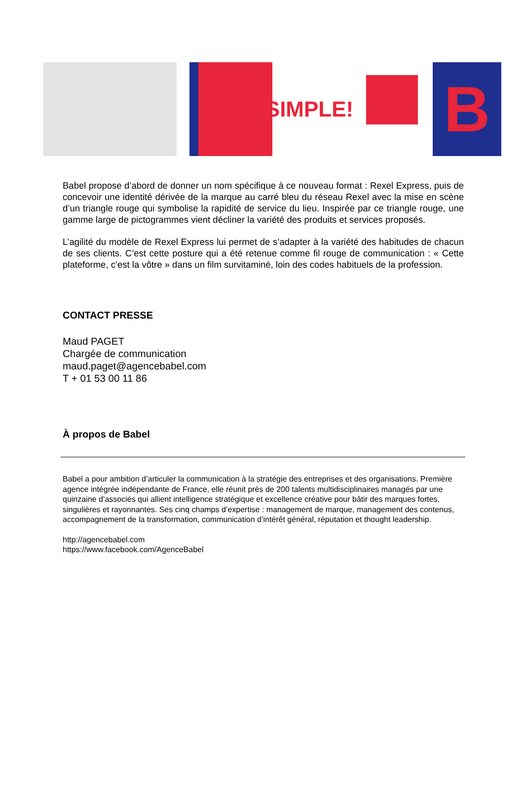SIMPLE!
B
Babel propose d’abord de donner un nom spécifique à ce nouveau format : Rexel Express, puis de concevoir une identité dérivée de la marque au carré bleu du réseau Rexel avec la mise en scène d’un triangle rouge qui symbolise la rapidité de service du lieu. Inspirée par ce triangle rouge, une gamme large de pictogrammes vient décliner la variété des produits et services proposés.
L’agilité du modèle de Rexel Express lui permet de s’adapter à la variété des habitudes de chacun de ses clients. C’est cette posture qui a été retenue comme fil rouge de communication : « Cette plateforme, c’est la vôtre » dans un film survitaminé, loin des codes habituels de la profession.
CONTACT PRESSE
Maud PAGET
Chargée de communication
maud.paget@agencebabel.com
T + 01 53 00 11 86
À propos de Babel
Babel a pour ambition d’articuler la communication à la stratégie des entreprises et des organisations. Première agence intégrée indépendante de France, elle réunit près de 200 talents multidisciplinaires managés par une quinzaine d’associés qui allient intelligence stratégique et excellence créative pour bâtir des marques fortes, singulières et rayonnantes. Ses cinq champs d’expertise : management de marque, management des contenus, accompagnement de la transformation, communication d’intérêt général, réputation et thought leadership.
http://agencebabel.com
https://www.facebook.com/AgenceBabel